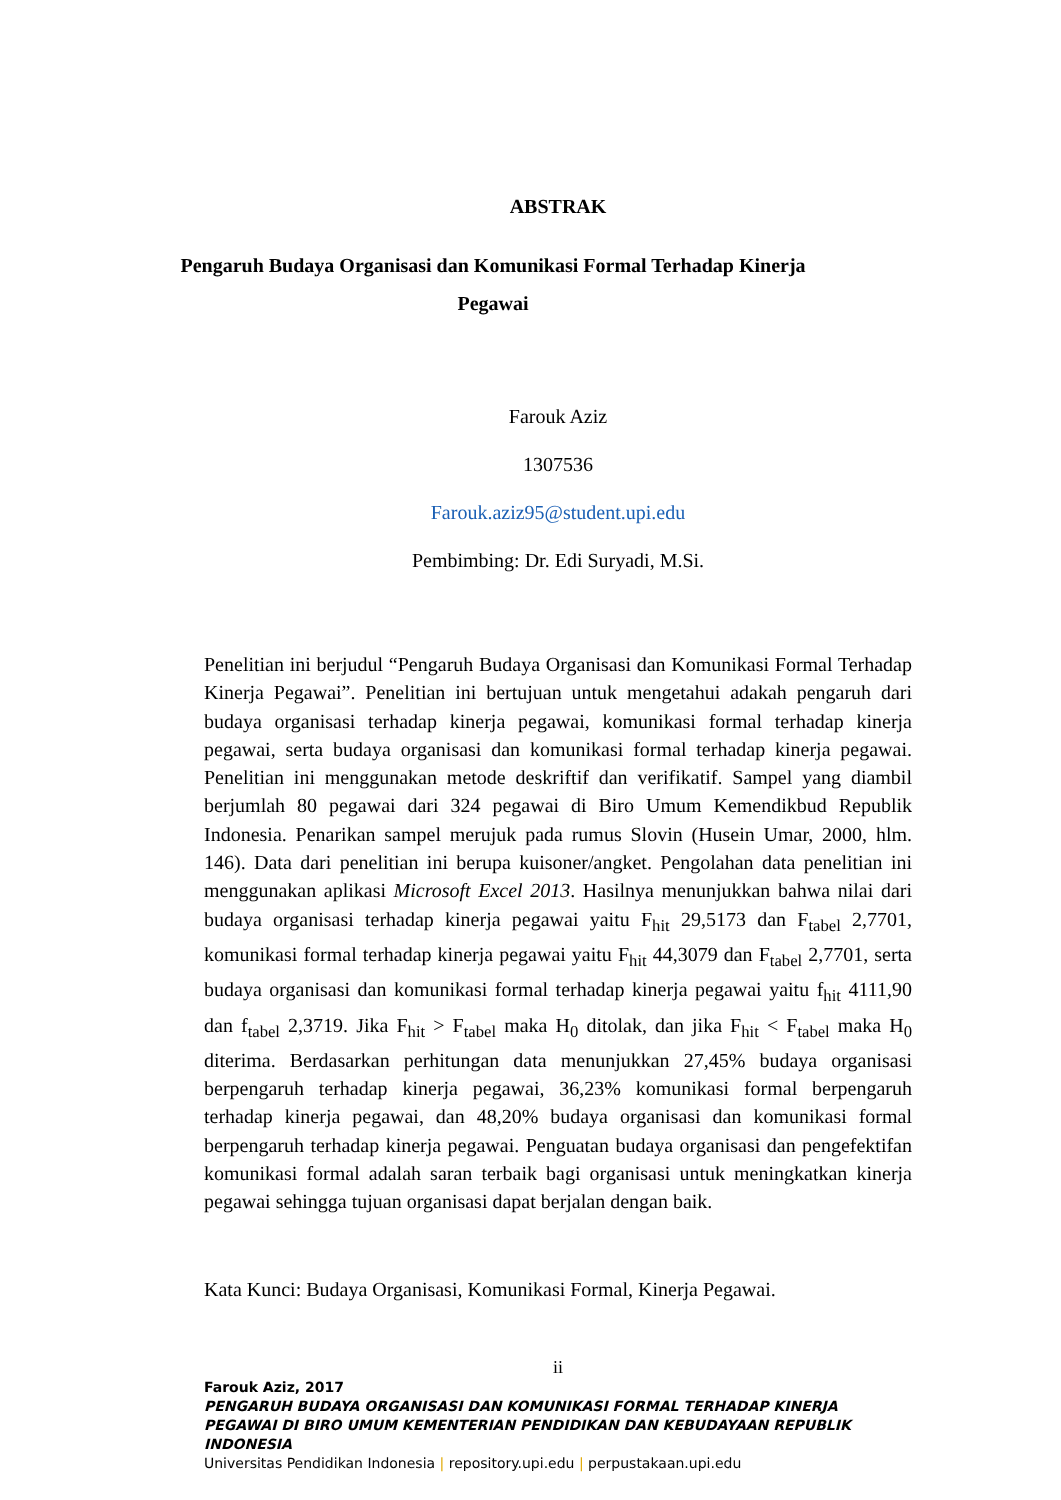ABSTRAK
Pengaruh Budaya Organisasi dan Komunikasi Formal Terhadap Kinerja
Pegawai
Farouk Aziz
1307536
Farouk.aziz95@student.upi.edu
Pembimbing: Dr. Edi Suryadi, M.Si.
Penelitian ini berjudul “Pengaruh Budaya Organisasi dan Komunikasi Formal Terhadap Kinerja Pegawai”. Penelitian ini bertujuan untuk mengetahui adakah pengaruh dari budaya organisasi terhadap kinerja pegawai, komunikasi formal terhadap kinerja pegawai, serta budaya organisasi dan komunikasi formal terhadap kinerja pegawai. Penelitian ini menggunakan metode deskriftif dan verifikatif. Sampel yang diambil berjumlah 80 pegawai dari 324 pegawai di Biro Umum Kemendikbud Republik Indonesia. Penarikan sampel merujuk pada rumus Slovin (Husein Umar, 2000, hlm. 146). Data dari penelitian ini berupa kuisoner/angket. Pengolahan data penelitian ini menggunakan aplikasi Microsoft Excel 2013. Hasilnya menunjukkan bahwa nilai dari budaya organisasi terhadap kinerja pegawai yaitu F<sub>hit</sub> 29,5173 dan F<sub>tabel</sub> 2,7701, komunikasi formal terhadap kinerja pegawai yaitu F<sub>hit</sub> 44,3079 dan F<sub>tabel</sub> 2,7701, serta budaya organisasi dan komunikasi formal terhadap kinerja pegawai yaitu f<sub>hit</sub> 4111,90 dan f<sub>tabel</sub> 2,3719. Jika F<sub>hit</sub> > F<sub>tabel</sub> maka H<sub>0</sub> ditolak, dan jika F<sub>hit</sub> < F<sub>tabel</sub> maka H<sub>0</sub> diterima. Berdasarkan perhitungan data menunjukkan 27,45% budaya organisasi berpengaruh terhadap kinerja pegawai, 36,23% komunikasi formal berpengaruh terhadap kinerja pegawai, dan 48,20% budaya organisasi dan komunikasi formal berpengaruh terhadap kinerja pegawai. Penguatan budaya organisasi dan pengefektifan komunikasi formal adalah saran terbaik bagi organisasi untuk meningkatkan kinerja pegawai sehingga tujuan organisasi dapat berjalan dengan baik.
Kata Kunci: Budaya Organisasi, Komunikasi Formal, Kinerja Pegawai.
ii
Farouk Aziz, 2017
PENGARUH BUDAYA ORGANISASI DAN KOMUNIKASI FORMAL TERHADAP KINERJA PEGAWAI DI BIRO UMUM KEMENTERIAN PENDIDIKAN DAN KEBUDAYAAN REPUBLIK INDONESIA
Universitas Pendidikan Indonesia | repository.upi.edu | perpustakaan.upi.edu